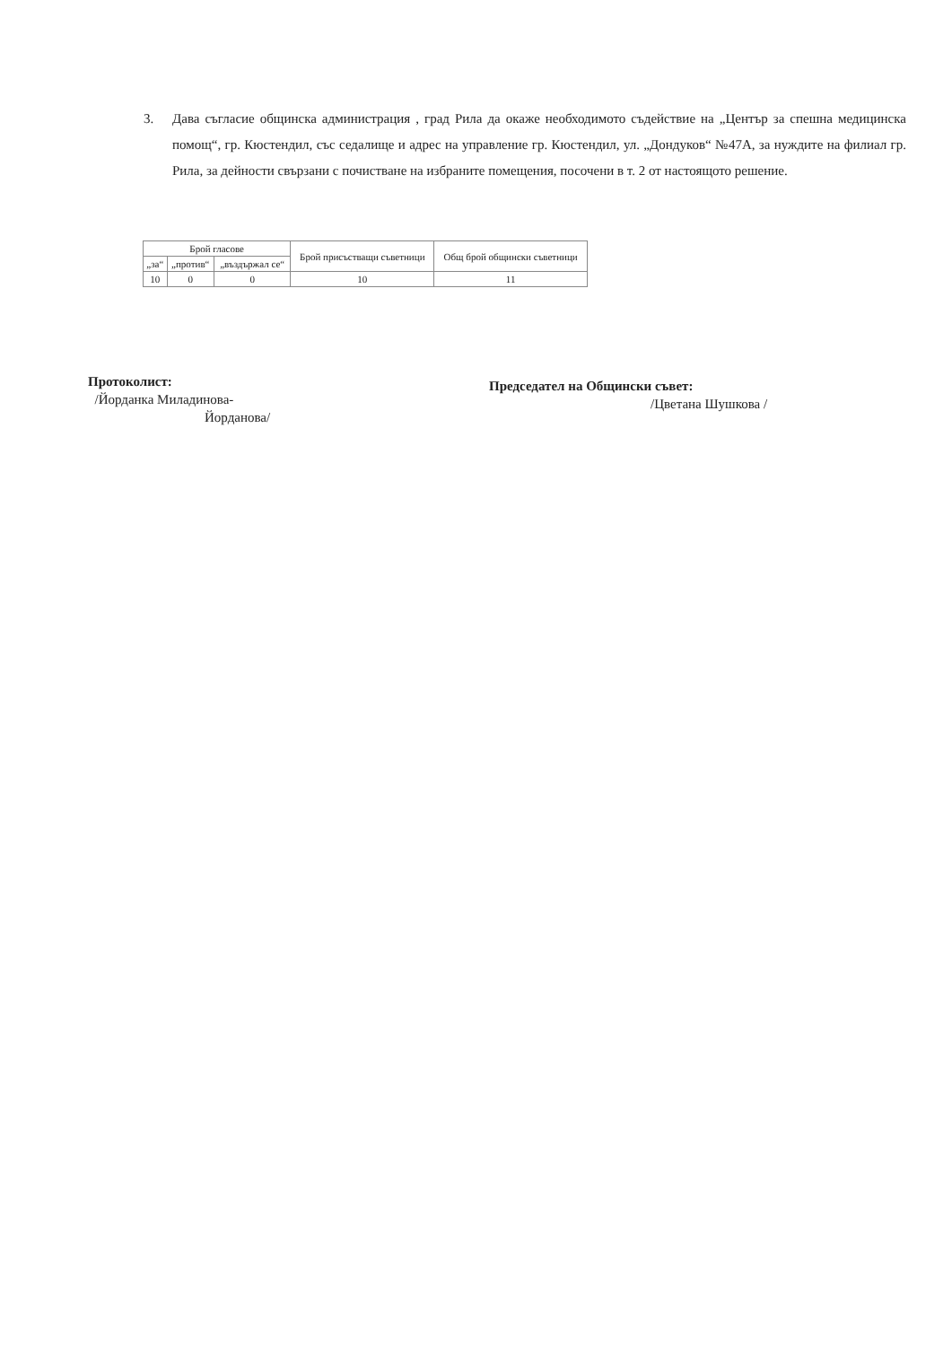3. Дава съгласие общинска администрация , град Рила да окаже необходимото съдействие на „Център за спешна медицинска помощ“, гр. Кюстендил, със седалище и адрес на управление гр. Кюстендил, ул. „Дондуков“ №47А, за нуждите на филиал гр. Рила, за дейности свързани с почистване на избраните помещения, посочени в т. 2 от настоящото решение.
| Брой гласове | | | Брой присъстващи съветници | Общ брой общински съветници |
| --- | --- | --- | --- | --- |
| „за“ | „против“ | „въздържал се“ | | |
| 10 | 0 | 0 | 10 | 11 |
Протоколист:
/Йорданка Миладинова-
Йорданова/
Председател на Общински съвет:
/Цветана Шушкова /